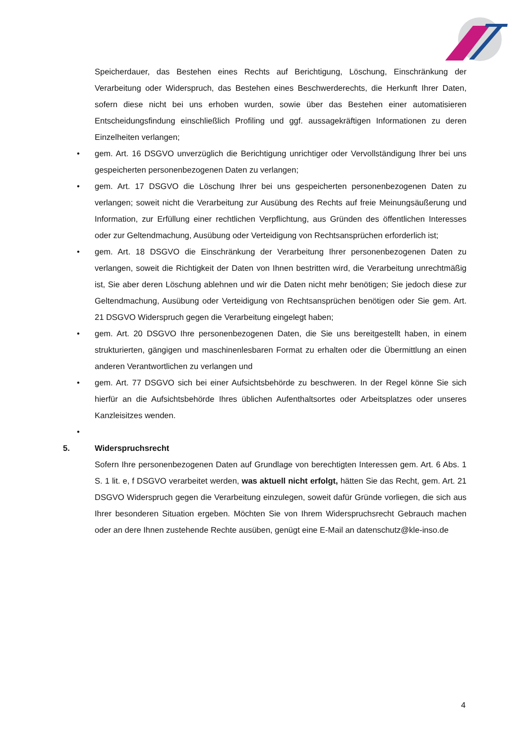Speicherdauer, das Bestehen eines Rechts auf Berichtigung, Löschung, Einschränkung der Verarbeitung oder Widerspruch, das Bestehen eines Beschwerderechts, die Herkunft Ihrer Daten, sofern diese nicht bei uns erhoben wurden, sowie über das Bestehen einer automatisieren Entscheidungsfindung einschließlich Profiling und ggf. aussagekräftigen Informationen zu deren Einzelheiten verlangen;
• gem. Art. 16 DSGVO unverzüglich die Berichtigung unrichtiger oder Vervollständigung Ihrer bei uns gespeicherten personenbezogenen Daten zu verlangen;
• gem. Art. 17 DSGVO die Löschung Ihrer bei uns gespeicherten personenbezogenen Daten zu verlangen; soweit nicht die Verarbeitung zur Ausübung des Rechts auf freie Meinungsäußerung und Information, zur Erfüllung einer rechtlichen Verpflichtung, aus Gründen des öffentlichen Interesses oder zur Geltendmachung, Ausübung oder Verteidigung von Rechtsansprüchen erforderlich ist;
• gem. Art. 18 DSGVO die Einschränkung der Verarbeitung Ihrer personenbezogenen Daten zu verlangen, soweit die Richtigkeit der Daten von Ihnen bestritten wird, die Verarbeitung unrechtmäßig ist, Sie aber deren Löschung ablehnen und wir die Daten nicht mehr benötigen; Sie jedoch diese zur Geltendmachung, Ausübung oder Verteidigung von Rechtsansprüchen benötigen oder Sie gem. Art. 21 DSGVO Widerspruch gegen die Verarbeitung eingelegt haben;
• gem. Art. 20 DSGVO Ihre personenbezogenen Daten, die Sie uns bereitgestellt haben, in einem strukturierten, gängigen und maschinenlesbaren Format zu erhalten oder die Übermittlung an einen anderen Verantwortlichen zu verlangen und
• gem. Art. 77 DSGVO sich bei einer Aufsichtsbehörde zu beschweren. In der Regel könne Sie sich hierfür an die Aufsichtsbehörde Ihres üblichen Aufenthaltsortes oder Arbeitsplatzes oder unseres Kanzleisitzes wenden.
•
5. Widerspruchsrecht
Sofern Ihre personenbezogenen Daten auf Grundlage von berechtigten Interessen gem. Art. 6 Abs. 1 S. 1 lit. e, f DSGVO verarbeitet werden, was aktuell nicht erfolgt, hätten Sie das Recht, gem. Art. 21 DSGVO Widerspruch gegen die Verarbeitung einzulegen, soweit dafür Gründe vorliegen, die sich aus Ihrer besonderen Situation ergeben. Möchten Sie von Ihrem Widerspruchsrecht Gebrauch machen oder an dere Ihnen zustehende Rechte ausüben, genügt eine E-Mail an datenschutz@kle-inso.de
4